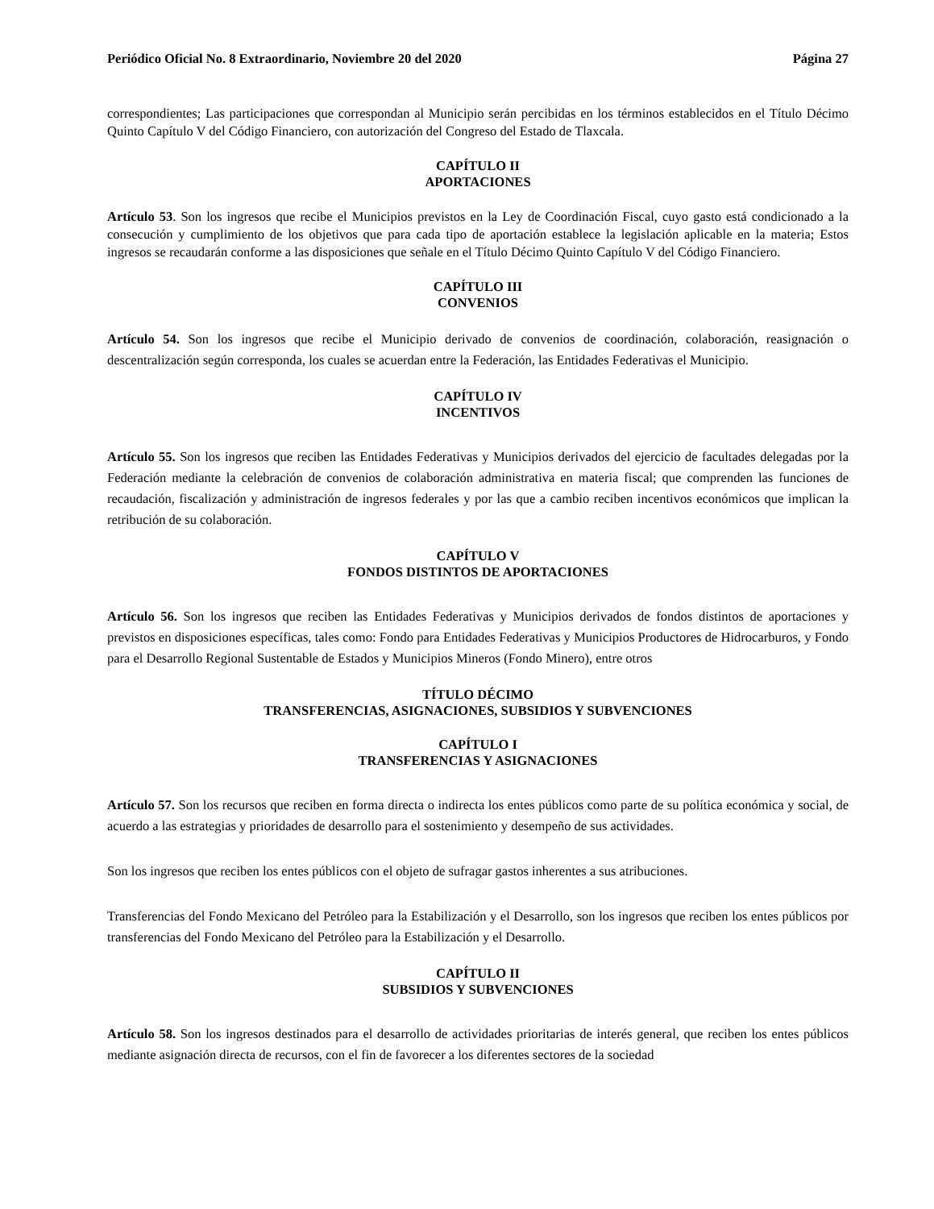Periódico Oficial No. 8 Extraordinario, Noviembre 20 del 2020 Página 27
correspondientes; Las participaciones que correspondan al Municipio serán percibidas en los términos establecidos en el Título Décimo Quinto Capítulo V del Código Financiero, con autorización del Congreso del Estado de Tlaxcala.
CAPÍTULO II
APORTACIONES
Artículo 53. Son los ingresos que recibe el Municipios previstos en la Ley de Coordinación Fiscal, cuyo gasto está condicionado a la consecución y cumplimiento de los objetivos que para cada tipo de aportación establece la legislación aplicable en la materia; Estos ingresos se recaudarán conforme a las disposiciones que señale en el Título Décimo Quinto Capítulo V del Código Financiero.
CAPÍTULO III
CONVENIOS
Artículo 54. Son los ingresos que recibe el Municipio derivado de convenios de coordinación, colaboración, reasignación o descentralización según corresponda, los cuales se acuerdan entre la Federación, las Entidades Federativas el Municipio.
CAPÍTULO IV
INCENTIVOS
Artículo 55. Son los ingresos que reciben las Entidades Federativas y Municipios derivados del ejercicio de facultades delegadas por la Federación mediante la celebración de convenios de colaboración administrativa en materia fiscal; que comprenden las funciones de recaudación, fiscalización y administración de ingresos federales y por las que a cambio reciben incentivos económicos que implican la retribución de su colaboración.
CAPÍTULO V
FONDOS DISTINTOS DE APORTACIONES
Artículo 56. Son los ingresos que reciben las Entidades Federativas y Municipios derivados de fondos distintos de aportaciones y previstos en disposiciones específicas, tales como: Fondo para Entidades Federativas y Municipios Productores de Hidrocarburos, y Fondo para el Desarrollo Regional Sustentable de Estados y Municipios Mineros (Fondo Minero), entre otros
TÍTULO DÉCIMO
TRANSFERENCIAS, ASIGNACIONES, SUBSIDIOS Y SUBVENCIONES
CAPÍTULO I
TRANSFERENCIAS Y ASIGNACIONES
Artículo 57. Son los recursos que reciben en forma directa o indirecta los entes públicos como parte de su política económica y social, de acuerdo a las estrategias y prioridades de desarrollo para el sostenimiento y desempeño de sus actividades.
Son los ingresos que reciben los entes públicos con el objeto de sufragar gastos inherentes a sus atribuciones.
Transferencias del Fondo Mexicano del Petróleo para la Estabilización y el Desarrollo, son los ingresos que reciben los entes públicos por transferencias del Fondo Mexicano del Petróleo para la Estabilización y el Desarrollo.
CAPÍTULO II
SUBSIDIOS Y SUBVENCIONES
Artículo 58. Son los ingresos destinados para el desarrollo de actividades prioritarias de interés general, que reciben los entes públicos mediante asignación directa de recursos, con el fin de favorecer a los diferentes sectores de la sociedad